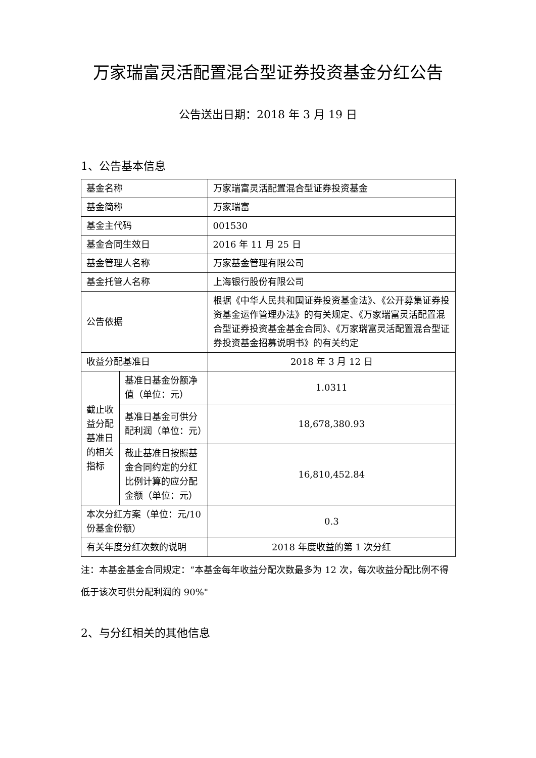万家瑞富灵活配置混合型证券投资基金分红公告
公告送出日期：2018 年 3 月 19 日
1、公告基本信息
| 基金名称 | | 万家瑞富灵活配置混合型证券投资基金 |
| 基金简称 | | 万家瑞富 |
| 基金主代码 | | 001530 |
| 基金合同生效日 | | 2016 年 11 月 25 日 |
| 基金管理人名称 | | 万家基金管理有限公司 |
| 基金托管人名称 | | 上海银行股份有限公司 |
| 公告依据 | | 根据《中华人民共和国证券投资基金法》、《公开募集证券投资基金运作管理办法》的有关规定、《万家瑞富灵活配置混合型证券投资基金基金合同》、《万家瑞富灵活配置混合型证券投资基金招募说明书》的有关约定 |
| 收益分配基准日 | | 2018 年 3 月 12 日 |
| 截止收益分配基准日的相关指标 | 基准日基金份额净值（单位：元） | 1.0311 |
| | 基准日基金可供分配利润（单位：元） | 18,678,380.93 |
| | 截止基准日按照基金合同约定的分红比例计算的应分配金额（单位：元） | 16,810,452.84 |
| 本次分红方案（单位：元/10 份基金份额） | | 0.3 |
| 有关年度分红次数的说明 | | 2018 年度收益的第 1 次分红 |
注：本基金基金合同规定：“本基金每年收益分配次数最多为 12 次，每次收益分配比例不得低于该次可供分配利润的 90%"
2、与分红相关的其他信息